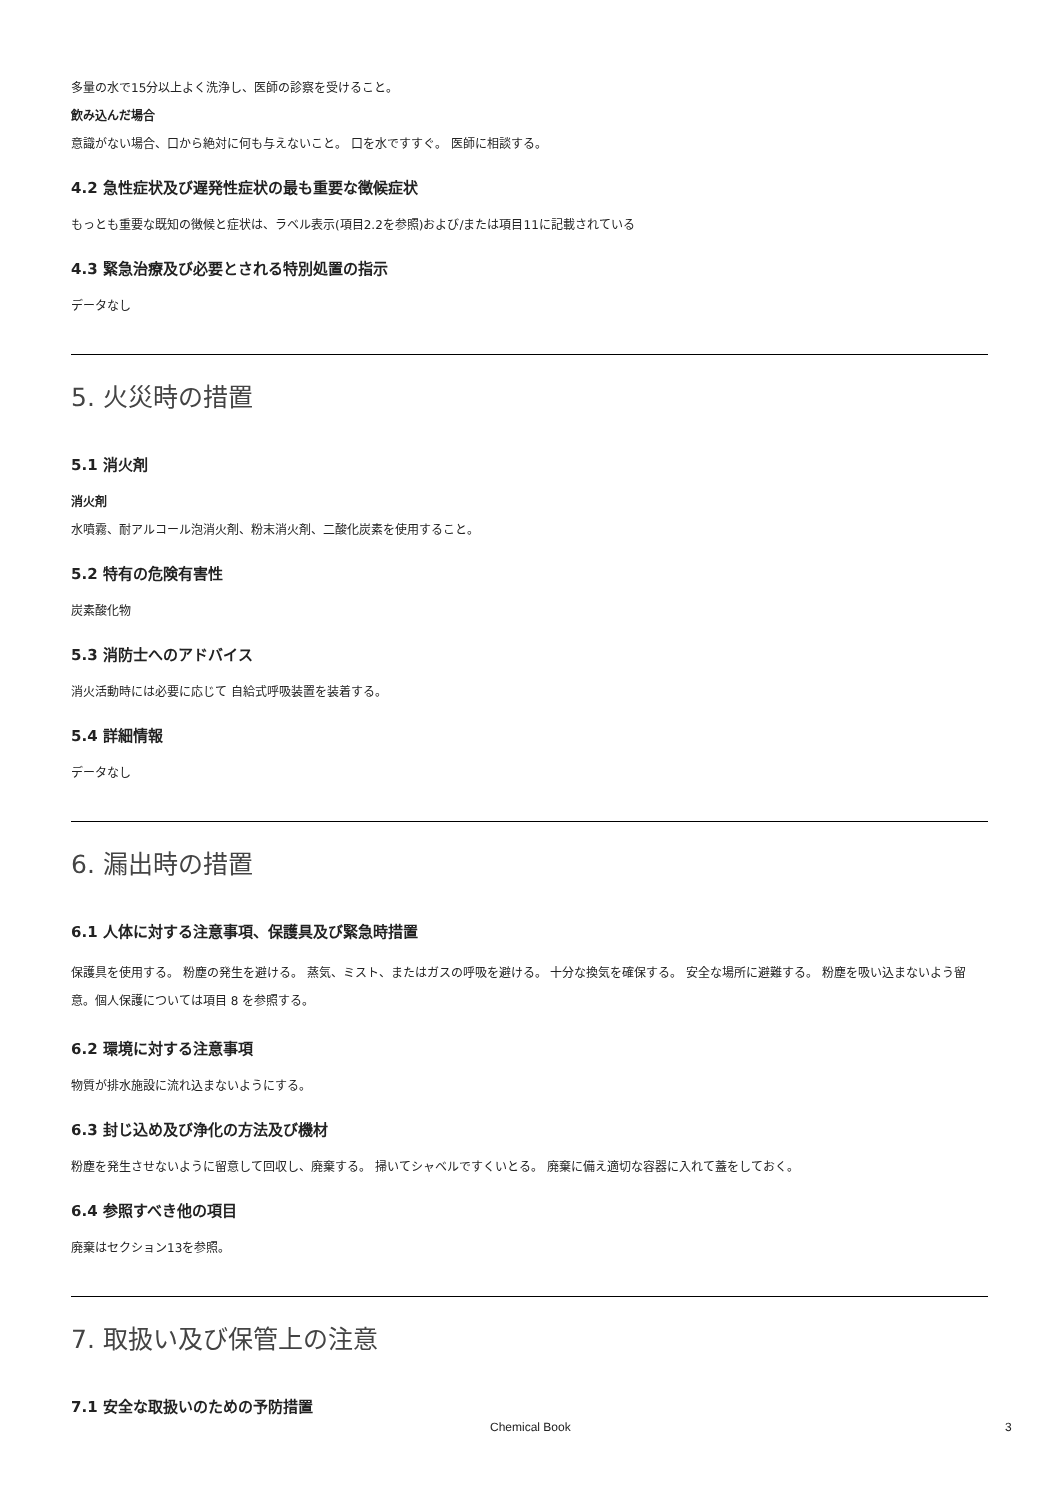多量の水で15分以上よく洗浄し、医師の診察を受けること。
飲み込んだ場合
意識がない場合、口から絶対に何も与えないこと。 口を水ですすぐ。 医師に相談する。
4.2 急性症状及び遅発性症状の最も重要な徴候症状
もっとも重要な既知の徴候と症状は、ラベル表示(項目2.2を参照)および/または項目11に記載されている
4.3 緊急治療及び必要とされる特別処置の指示
データなし
5. 火災時の措置
5.1 消火剤
消火剤
水噴霧、耐アルコール泡消火剤、粉末消火剤、二酸化炭素を使用すること。
5.2 特有の危険有害性
炭素酸化物
5.3 消防士へのアドバイス
消火活動時には必要に応じて 自給式呼吸装置を装着する。
5.4 詳細情報
データなし
6. 漏出時の措置
6.1 人体に対する注意事項、保護具及び緊急時措置
保護具を使用する。 粉塵の発生を避ける。 蒸気、ミスト、またはガスの呼吸を避ける。 十分な換気を確保する。 安全な場所に避難する。 粉塵を吸い込まないよう留意。個人保護については項目 8 を参照する。
6.2 環境に対する注意事項
物質が排水施設に流れ込まないようにする。
6.3 封じ込め及び浄化の方法及び機材
粉塵を発生させないように留意して回収し、廃棄する。 掃いてシャベルですくいとる。 廃棄に備え適切な容器に入れて蓋をしておく。
6.4 参照すべき他の項目
廃棄はセクション13を参照。
7. 取扱い及び保管上の注意
7.1 安全な取扱いのための予防措置
Chemical Book 3